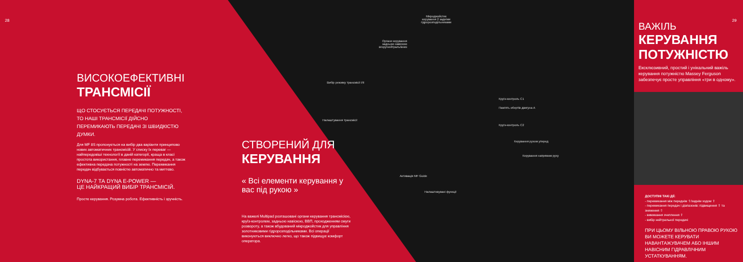28
ВИСОКОЕФЕКТИВНІ
ТРАНСМІСІЇ
ЩО СТОСУЄТЬСЯ ПЕРЕДАЧІ ПОТУЖНОСТІ, ТО НАШІ ТРАНСМІСІЇ ДІЙСНО ПЕРЕМИКАЮТЬ ПЕРЕДАЧІ ЗІ ШВИДКІСТЮ ДУМКИ.
Для MF 8S пропонується на вибір два варіанти принципово нових автоматичних трансмісій. У списку їх переваг — найпередовіші технології в даній категорії, краща в класі простота використання, плавне перемикання передач, а також ефективна передача потужності на землю. Перемикання передач відбувається повністю автоматично та миттєво.
DYNA-7 ТА DYNA E-POWER —
ЦЕ НАЙКРАЩИЙ ВИБІР ТРАНСМІСІЙ.
Просте керування. Розумна робота. Ефективність і зручність.
СТВОРЕНИЙ ДЛЯ
КЕРУВАННЯ
« Всі елементи керування у вас під рукою »
На важелі Multipad розташовані органи керування трансмісією, круїз-контролем, задньою навіскою, ВВП, проходженням смуги розвороту, а також вбудований мікроджойстик для управління золотниковими гідророзподільниками. Всі операції виконуються виключно легко, що також підвищує комфорт оператора.
Мікроджойстик
керування 2 задніми
гідророзподільниками
Органи керування
задньою навіскою
вгору/нейтраль/вниз
Вибір режиму трансмісії I/II
Налаштування трансмісії
Круїз-контроль C1
Пам'ять обертів двигуна A
Круїз-контроль C2
Керування рухом уперед
Керування напрямом руху
Активація MF Guide
Налаштовувані функції
29
ВАЖІЛЬ
КЕРУВАННЯ ПОТУЖНІСТЮ
Ексклюзивний, простий і унікальний важіль керування потужністю Massey Ferguson забезпечує просте управління «три в одному».
ДОСТУПНІ ТАКІ ДІЇ:
- перемикання між переднім ⇧/заднім ходом ⇧
- перемикання передач і діапазонів: підвищення ⇧ та зниження ⇧
- вимикання зчеплення ⇧
- вибір нейтральної передачі
ПРИ ЦЬОМУ ВІЛЬНОЮ ПРАВОЮ РУКОЮ ВИ МОЖЕТЕ КЕРУВАТИ НАВАНТАЖУВАЧЕМ АБО ІНШИМ НАВІСНИМ ГІДРАВЛІЧНИМ УСТАТКУВАННЯМ.